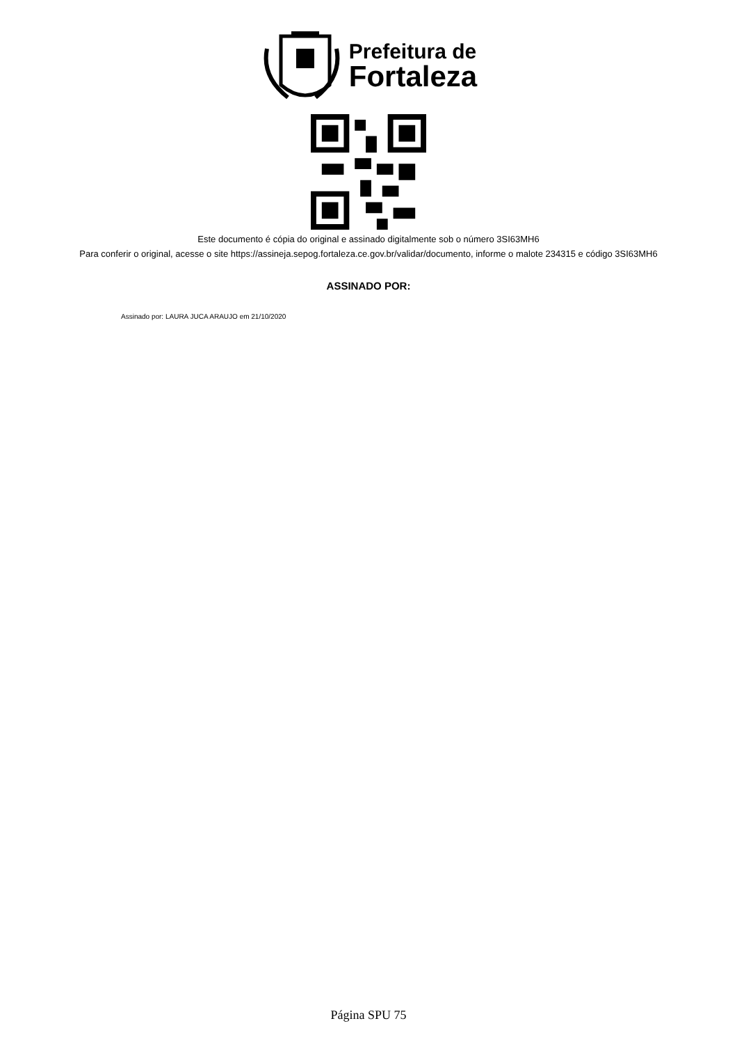Prefeitura de
Fortaleza
Este documento é cópia do original e assinado digitalmente sob o número 3SI63MH6
Para conferir o original, acesse o site https://assineja.sepog.fortaleza.ce.gov.br/validar/documento, informe o malote 234315 e código 3SI63MH6
ASSINADO POR:
Assinado por: LAURA JUCA ARAUJO em 21/10/2020
Página SPU 75